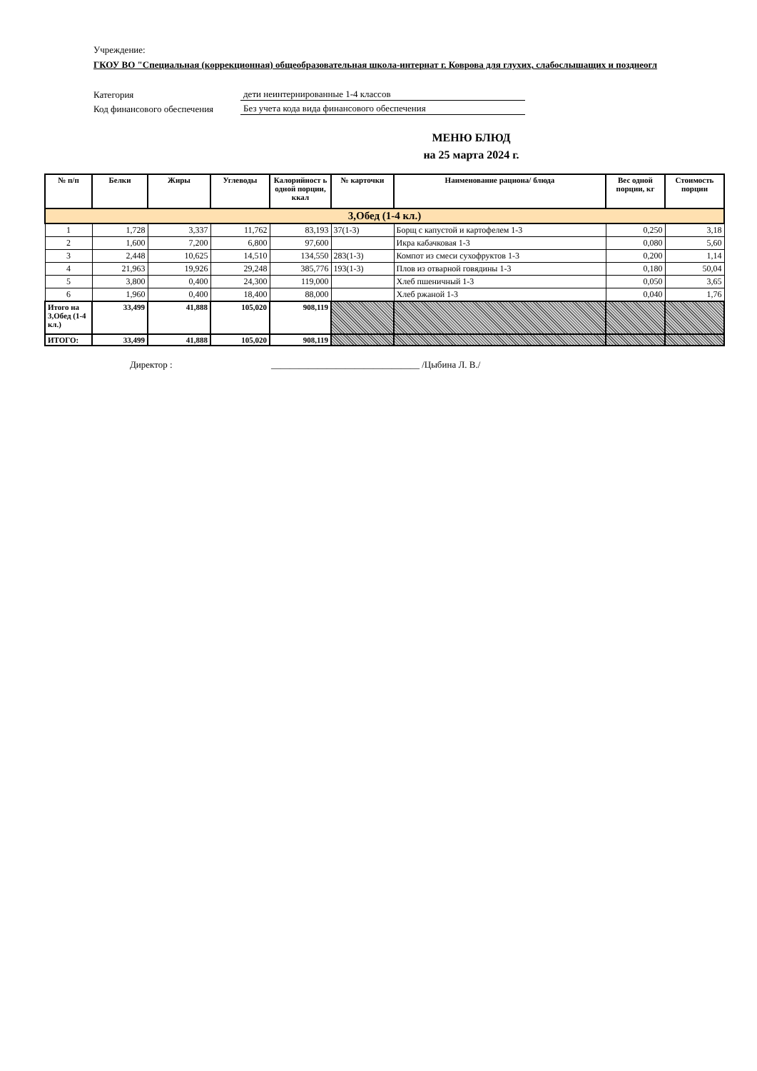Учреждение:
ГКОУ ВО "Специальная (коррекционная) общеобразовательная школа-интернат г. Коврова для глухих, слабослышащих и позднеогл
Категория дети неинтернированные 1-4 классов
Код финансового обеспечения Без учета кода вида финансового обеспечения
МЕНЮ БЛЮД
на 25 марта 2024 г.
| № п/п | Белки | Жиры | Углеводы | Калорийност ь одной порции, ккал | № карточки | Наименование рациона/ блюда | Вес одной порции, кг | Стоимость порции |
| --- | --- | --- | --- | --- | --- | --- | --- | --- |
| 3,Обед (1-4 кл.) | | | | | | | | |
| 1 | 1,728 | 3,337 | 11,762 | 83,193 | 37(1-3) | Борщ с капустой и картофелем 1-3 | 0,250 | 3,18 |
| 2 | 1,600 | 7,200 | 6,800 | 97,600 | | Икра кабачковая 1-3 | 0,080 | 5,60 |
| 3 | 2,448 | 10,625 | 14,510 | 134,550 | 283(1-3) | Компот из смеси сухофруктов 1-3 | 0,200 | 1,14 |
| 4 | 21,963 | 19,926 | 29,248 | 385,776 | 193(1-3) | Плов из отварной говядины 1-3 | 0,180 | 50,04 |
| 5 | 3,800 | 0,400 | 24,300 | 119,000 | | Хлеб пшеничный 1-3 | 0,050 | 3,65 |
| 6 | 1,960 | 0,400 | 18,400 | 88,000 | | Хлеб ржаной 1-3 | 0,040 | 1,76 |
| Итого на 3,Обед (1-4 кл.) | 33,499 | 41,888 | 105,020 | 908,119 | | | | |
| ИТОГО: | 33,499 | 41,888 | 105,020 | 908,119 | | | | |
Директор : ________________________________ /Цыбина Л. В./